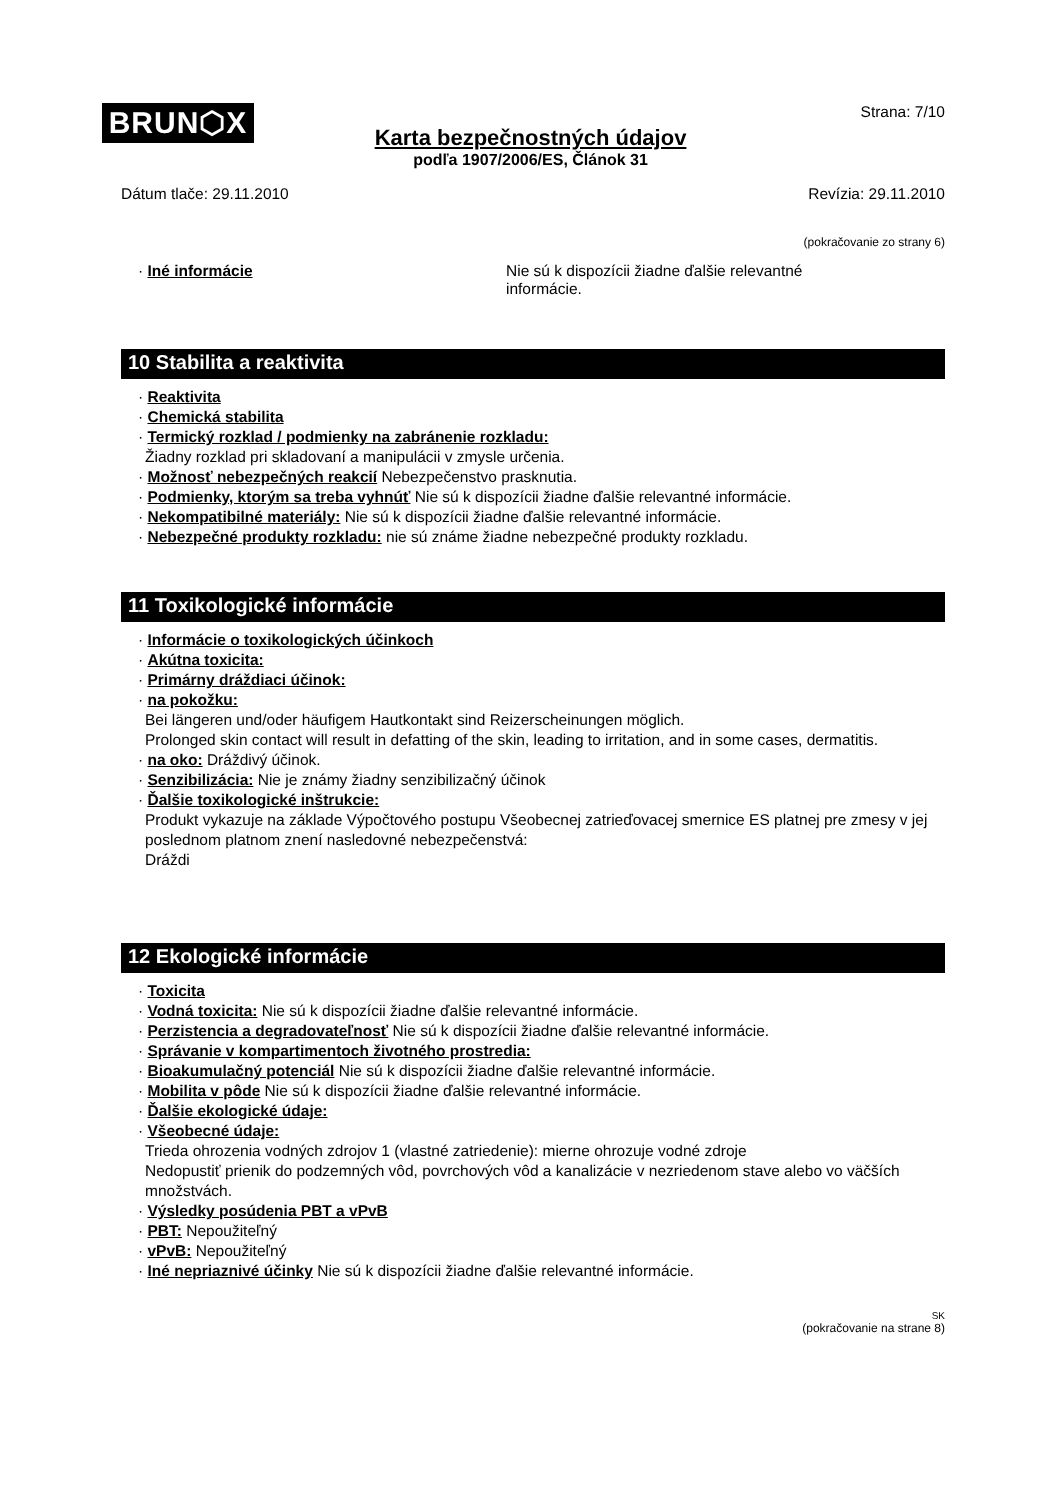BRUN⬡X Strana: 7/10
Karta bezpečnostných údajov
podľa 1907/2006/ES, Článok 31
Dátum tlače: 29.11.2010 Revízia: 29.11.2010
(pokračovanie zo strany 6)
· Iné informácie Nie sú k dispozícii žiadne ďalšie relevantné informácie.
10 Stabilita a reaktivita
· Reaktivita
· Chemická stabilita
· Termický rozklad / podmienky na zabránenie rozkladu:
Žiadny rozklad pri skladovaní a manipulácii v zmysle určenia.
· Možnosť nebezpečných reakcií Nebezpečenstvo prasknutia.
· Podmienky, ktorým sa treba vyhnúť Nie sú k dispozícii žiadne ďalšie relevantné informácie.
· Nekompatibilné materiály: Nie sú k dispozícii žiadne ďalšie relevantné informácie.
· Nebezpečné produkty rozkladu: nie sú známe žiadne nebezpečné produkty rozkladu.
11 Toxikologické informácie
· Informácie o toxikologických účinkoch
· Akútna toxicita:
· Primárny dráždiaci účinok:
· na pokožku:
Bei längeren und/oder häufigem Hautkontakt sind Reizerscheinungen möglich.
Prolonged skin contact will result in defatting of the skin, leading to irritation, and in some cases, dermatitis.
· na oko: Dráždivý účinok.
· Senzibilizácia: Nie je známy žiadny senzibilizačný účinok
· Ďalšie toxikologické inštrukcie:
Produkt vykazuje na základe Výpočtového postupu Všeobecnej zatrieďovacej smernice ES platnej pre zmesy v jej poslednom platnom znení nasledovné nebezpečenstvá:
Dráždi
12 Ekologické informácie
· Toxicita
· Vodná toxicita: Nie sú k dispozícii žiadne ďalšie relevantné informácie.
· Perzistencia a degradovateľnosť Nie sú k dispozícii žiadne ďalšie relevantné informácie.
· Správanie v kompartimentoch životného prostredia:
· Bioakumulačný potenciál Nie sú k dispozícii žiadne ďalšie relevantné informácie.
· Mobilita v pôde Nie sú k dispozícii žiadne ďalšie relevantné informácie.
· Ďalšie ekologické údaje:
· Všeobecné údaje:
Trieda ohrozenia vodných zdrojov 1 (vlastné zatriedenie): mierne ohrozuje vodné zdroje
Nedopustiť prienik do podzemných vôd, povrchových vôd a kanalizácie v nezriedenom stave alebo vo väčších množstvách.
· Výsledky posúdenia PBT a vPvB
· PBT: Nepoužiteľný
· vPvB: Nepoužiteľný
· Iné nepriaznivé účinky Nie sú k dispozícii žiadne ďalšie relevantné informácie.
SK
(pokračovanie na strane 8)